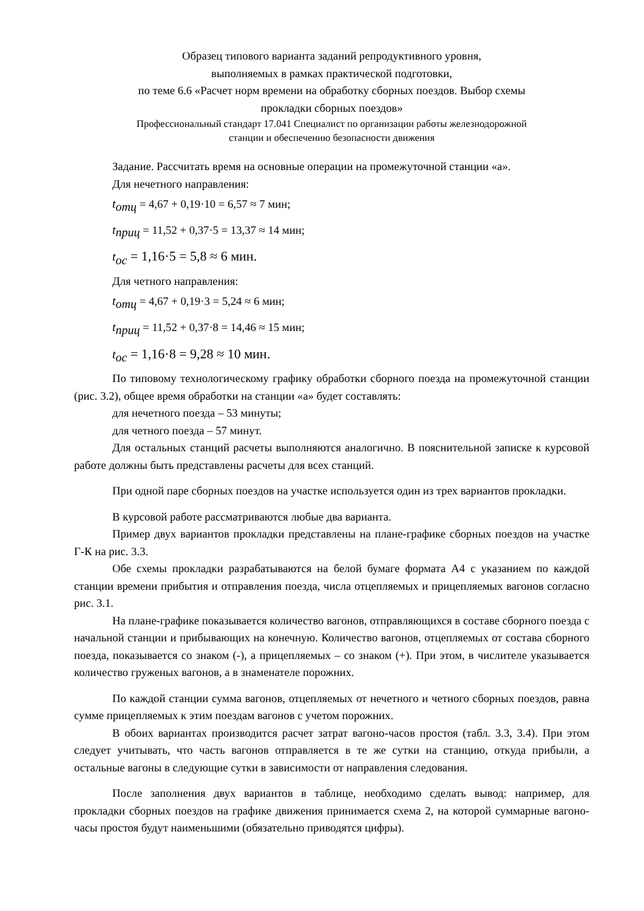Образец типового варианта заданий репродуктивного уровня,
выполняемых в рамках практической подготовки,
по теме 6.6 «Расчет норм времени на обработку сборных поездов. Выбор схемы
прокладки сборных поездов»
Профессиональный стандарт 17.041 Специалист по организации работы железнодорожной
станции и обеспечению безопасности движения
Задание. Рассчитать время на основные операции на промежуточной станции «а».
Для нечетного направления:
t<sub>отц</sub> = 4,67 + 0,19·10 = 6,57 ≈ 7 мин;
t<sub>приц</sub> = 11,52 + 0,37·5 = 13,37 ≈ 14 мин;
t<sub>ос</sub> = 1,16·5 = 5,8 ≈ 6 мин.
Для четного направления:
t<sub>отц</sub> = 4,67 + 0,19·3 = 5,24 ≈ 6 мин;
t<sub>приц</sub> = 11,52 + 0,37·8 = 14,46 ≈ 15 мин;
t<sub>ос</sub> = 1,16·8 = 9,28 ≈ 10 мин.
По типовому технологическому графику обработки сборного поезда на промежуточной станции (рис. 3.2), общее время обработки на станции «а» будет составлять:
для нечетного поезда – 53 минуты;
для четного поезда – 57 минут.
Для остальных станций расчеты выполняются аналогично. В пояснительной записке к курсовой работе должны быть представлены расчеты для всех станций.
При одной паре сборных поездов на участке используется один из трех вариантов прокладки.
В курсовой работе рассматриваются любые два варианта.
Пример двух вариантов прокладки представлены на плане-графике сборных поездов на участке Г-К на рис. 3.3.
Обе схемы прокладки разрабатываются на белой бумаге формата А4 с указанием по каждой станции времени прибытия и отправления поезда, числа отцепляемых и прицепляемых вагонов согласно рис. 3.1.
На плане-графике показывается количество вагонов, отправляющихся в составе сборного поезда с начальной станции и прибывающих на конечную. Количество вагонов, отцепляемых от состава сборного поезда, показывается со знаком (-), а прицепляемых – со знаком (+). При этом, в числителе указывается количество груженых вагонов, а в знаменателе порожних.
По каждой станции сумма вагонов, отцепляемых от нечетного и четного сборных поездов, равна сумме прицепляемых к этим поездам вагонов с учетом порожних.
В обоих вариантах производится расчет затрат вагоно-часов простоя (табл. 3.3, 3.4). При этом следует учитывать, что часть вагонов отправляется в те же сутки на станцию, откуда прибыли, а остальные вагоны в следующие сутки в зависимости от направления следования.
После заполнения двух вариантов в таблице, необходимо сделать вывод: например, для прокладки сборных поездов на графике движения принимается схема 2, на которой суммарные вагоно-часы простоя будут наименьшими (обязательно приводятся цифры).